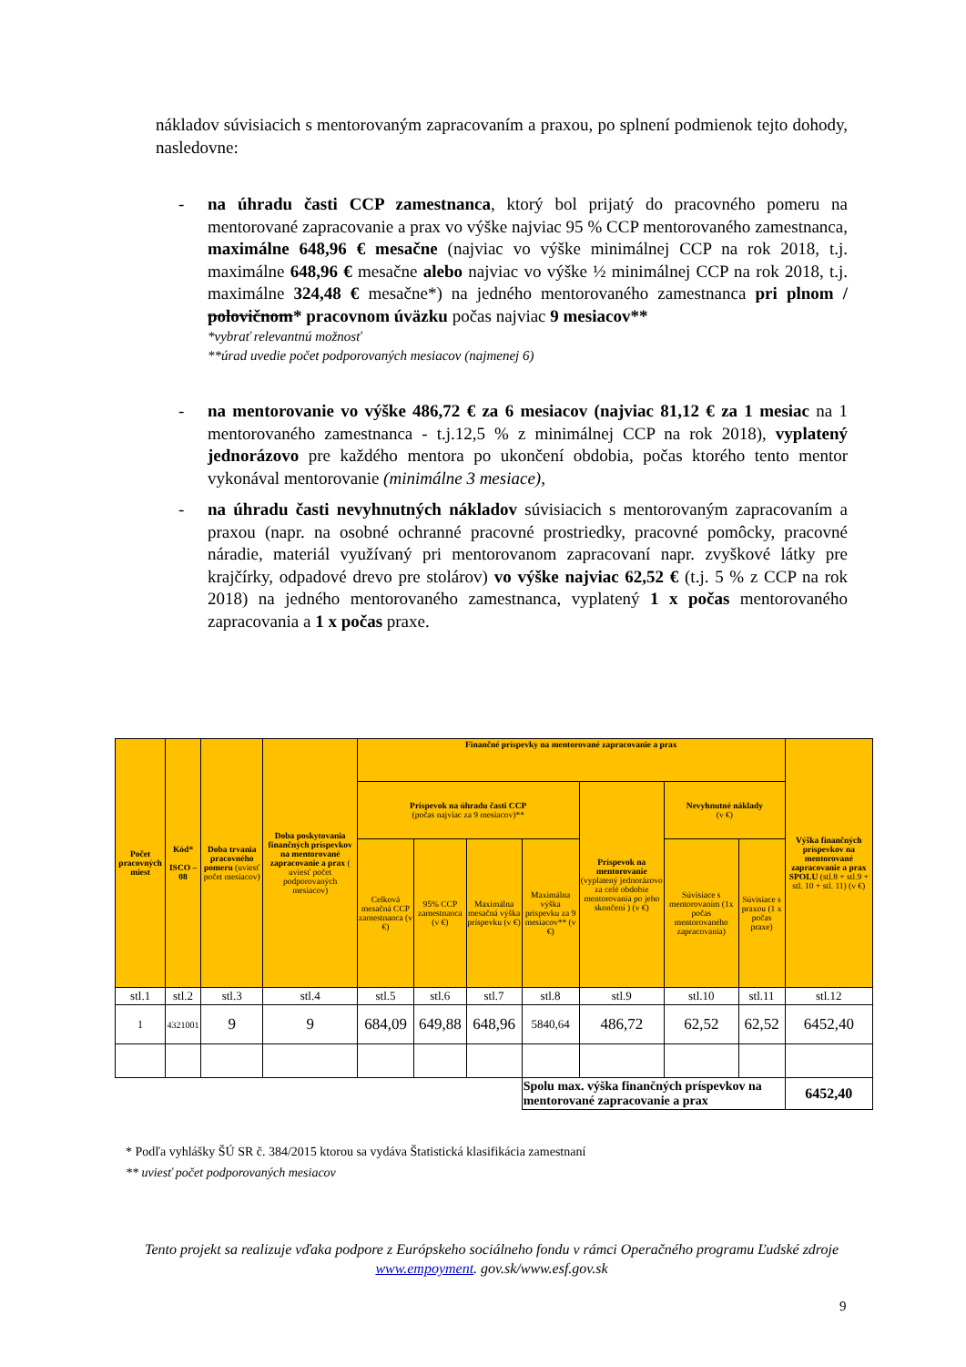nákladov súvisiacich s mentorovaným zapracovaním a praxou, po splnení podmienok tejto dohody, nasledovne:
- na úhradu časti CCP zamestnanca, ktorý bol prijatý do pracovného pomeru na mentorované zapracovanie a prax vo výške najviac 95 % CCP mentorovaného zamestnanca, maximálne 648,96 € mesačne (najviac vo výške minimálnej CCP na rok 2018, t.j. maximálne 648,96 € mesačne alebo najviac vo výške ½ minimálnej CCP na rok 2018, t.j. maximálne 324,48 € mesačne*) na jedného mentorovaného zamestnanca pri plnom / polovičnom* pracovnom úväzku počas najviac 9 mesiacov**
*vybrať relevantnú možnosť
**úrad uvedie počet podporovaných mesiacov (najmenej 6)
- na mentorovanie vo výške 486,72 € za 6 mesiacov (najviac 81,12 € za 1 mesiac na 1 mentorovaného zamestnanca - t.j.12,5 % z minimálnej CCP na rok 2018), vyplatený jednorázovo pre každého mentora po ukončení obdobia, počas ktorého tento mentor vykonával mentorovanie (minimálne 3 mesiace),
- na úhradu časti nevyhnutných nákladov súvisiacich s mentorovaným zapracovaním a praxou (napr. na osobné ochranné pracovné prostriedky, pracovné pomôcky, pracovné náradie, materiál využívaný pri mentorovanom zapracovaní napr. zvyškové látky pre krajčírky, odpadové drevo pre stolárov) vo výške najviac 62,52 € (t.j. 5 % z CCP na rok 2018) na jedného mentorovaného zamestnanca, vyplatený 1 x počas mentorovaného zapracovania a 1 x počas praxe.
| Počet pracovných miest | Kód* ISCO – 08 | Doba trvania pracovného pomeru (uviesť počet mesiacov) | Doba poskytovania finančných príspevkov na mentorované zapracovanie a prax ( uviesť počet podporovaných mesiacov) | Finančné príspevky na mentorované zapracovanie a prax | | | | | | | Výška finančných príspevkov na mentorované zapracovanie a prax SPOLU (stl.8 + stl.9 + stl. 10 + stl. 11) (v €) |
| --- | --- | --- | --- | --- | --- | --- | --- | --- | --- | --- | --- |
| | | | | Príspevok na úhradu časti CCP (počas najviac za 9 mesiacov)** | | | | Príspevok na mentorovanie (vyplatený jednorázovo za celé obdobie mentorovania po jeho skončení ) (v €) | Nevyhnutné náklady (v €) | | |
| | | | | Celková mesačná CCP zamestnanca (v €) | 95% CCP zamestnanca (v €) | Maximálna mesačná výška príspevku (v €) | Maximálna výška príspevku za 9 mesiacov** (v €) | | Súvisiace s mentorovaním (1x počas mentorovaného zapracovania) | Súvisiace s praxou (1 x počas praxe) | |
| stl.1 | stl.2 | stl.3 | stl.4 | stl.5 | stl.6 | stl.7 | stl.8 | stl.9 | stl.10 | stl.11 | stl.12 |
| 1 | 4321001 | 9 | 9 | 684,09 | 649,88 | 648,96 | 5840,64 | 486,72 | 62,52 | 62,52 | 6452,40 |
| | | | | | | | Spolu max. výška finančných príspevkov na mentorované zapracovanie a prax | | | | 6452,40 |
* Podľa vyhlášky ŠÚ SR č. 384/2015 ktorou sa vydáva Štatistická klasifikácia zamestnaní
** uviesť počet podporovaných mesiacov
Tento projekt sa realizuje vďaka podpore z Európskeho sociálneho fondu v rámci Operačného programu Ľudské zdroje
www.empoyment. gov.sk/www.esf.gov.sk
9